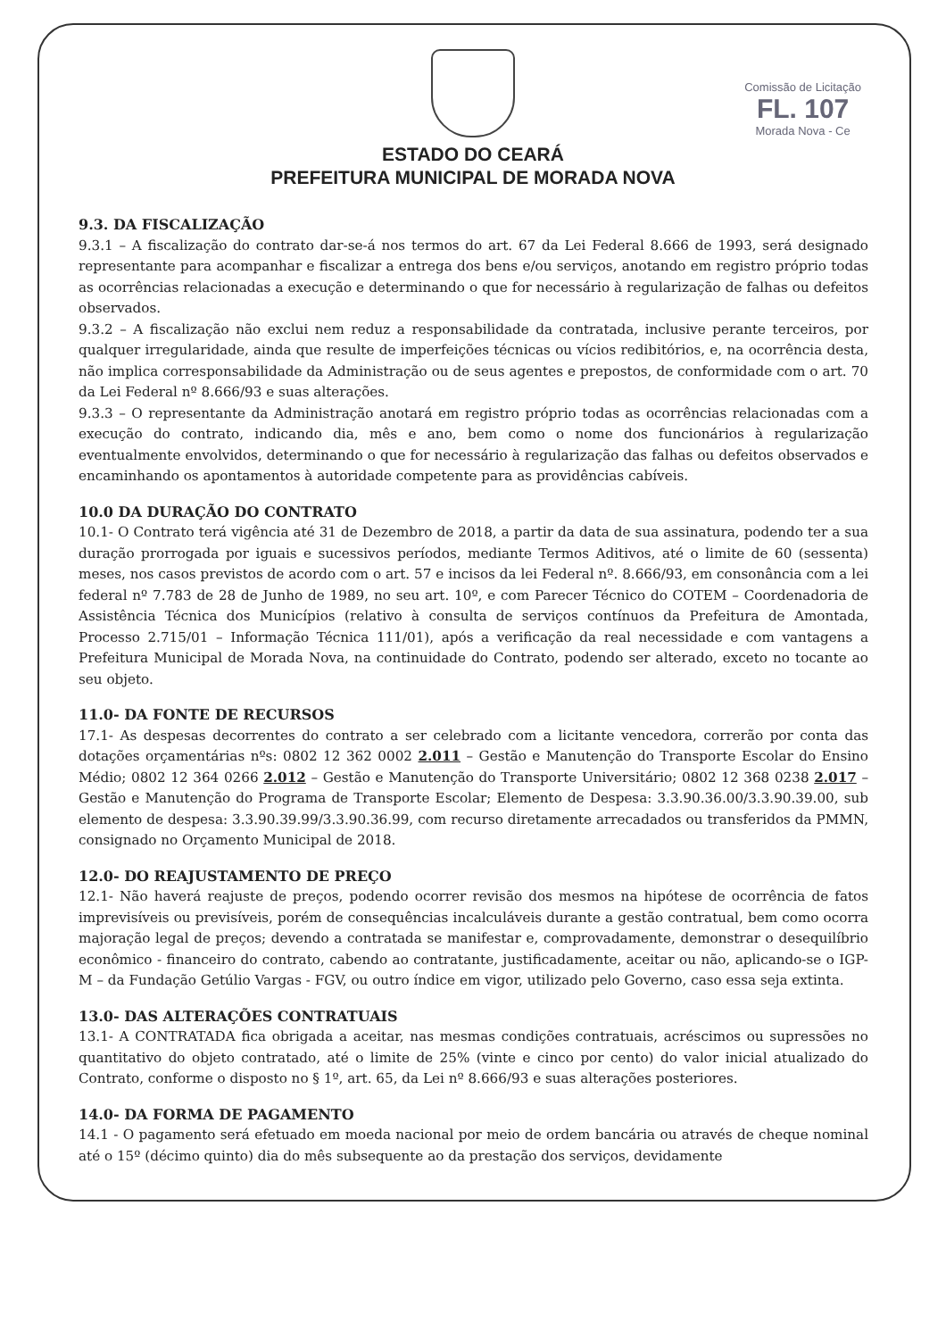Comissão de Licitação
FL. 107
Morada Nova - Ce
ESTADO DO CEARÁ
PREFEITURA MUNICIPAL DE MORADA NOVA
9.3. DA FISCALIZAÇÃO
9.3.1 – A fiscalização do contrato dar-se-á nos termos do art. 67 da Lei Federal 8.666 de 1993, será designado representante para acompanhar e fiscalizar a entrega dos bens e/ou serviços, anotando em registro próprio todas as ocorrências relacionadas a execução e determinando o que for necessário à regularização de falhas ou defeitos observados.
9.3.2 – A fiscalização não exclui nem reduz a responsabilidade da contratada, inclusive perante terceiros, por qualquer irregularidade, ainda que resulte de imperfeições técnicas ou vícios redibitórios, e, na ocorrência desta, não implica corresponsabilidade da Administração ou de seus agentes e prepostos, de conformidade com o art. 70 da Lei Federal nº 8.666/93 e suas alterações.
9.3.3 – O representante da Administração anotará em registro próprio todas as ocorrências relacionadas com a execução do contrato, indicando dia, mês e ano, bem como o nome dos funcionários à regularização eventualmente envolvidos, determinando o que for necessário à regularização das falhas ou defeitos observados e encaminhando os apontamentos à autoridade competente para as providências cabíveis.
10.0 DA DURAÇÃO DO CONTRATO
10.1- O Contrato terá vigência até 31 de Dezembro de 2018, a partir da data de sua assinatura, podendo ter a sua duração prorrogada por iguais e sucessivos períodos, mediante Termos Aditivos, até o limite de 60 (sessenta) meses, nos casos previstos de acordo com o art. 57 e incisos da lei Federal nº. 8.666/93, em consonância com a lei federal nº 7.783 de 28 de Junho de 1989, no seu art. 10º, e com Parecer Técnico do COTEM – Coordenadoria de Assistência Técnica dos Municípios (relativo à consulta de serviços contínuos da Prefeitura de Amontada, Processo 2.715/01 – Informação Técnica 111/01), após a verificação da real necessidade e com vantagens a Prefeitura Municipal de Morada Nova, na continuidade do Contrato, podendo ser alterado, exceto no tocante ao seu objeto.
11.0- DA FONTE DE RECURSOS
17.1- As despesas decorrentes do contrato a ser celebrado com a licitante vencedora, correrão por conta das dotações orçamentárias nºs: 0802 12 362 0002 2.011 – Gestão e Manutenção do Transporte Escolar do Ensino Médio; 0802 12 364 0266 2.012 – Gestão e Manutenção do Transporte Universitário; 0802 12 368 0238 2.017 – Gestão e Manutenção do Programa de Transporte Escolar; Elemento de Despesa: 3.3.90.36.00/3.3.90.39.00, sub elemento de despesa: 3.3.90.39.99/3.3.90.36.99, com recurso diretamente arrecadados ou transferidos da PMMN, consignado no Orçamento Municipal de 2018.
12.0- DO REAJUSTAMENTO DE PREÇO
12.1- Não haverá reajuste de preços, podendo ocorrer revisão dos mesmos na hipótese de ocorrência de fatos imprevisíveis ou previsíveis, porém de consequências incalculáveis durante a gestão contratual, bem como ocorra majoração legal de preços; devendo a contratada se manifestar e, comprovadamente, demonstrar o desequilíbrio econômico - financeiro do contrato, cabendo ao contratante, justificadamente, aceitar ou não, aplicando-se o IGP-M – da Fundação Getúlio Vargas - FGV, ou outro índice em vigor, utilizado pelo Governo, caso essa seja extinta.
13.0- DAS ALTERAÇÕES CONTRATUAIS
13.1- A CONTRATADA fica obrigada a aceitar, nas mesmas condições contratuais, acréscimos ou supressões no quantitativo do objeto contratado, até o limite de 25% (vinte e cinco por cento) do valor inicial atualizado do Contrato, conforme o disposto no § 1º, art. 65, da Lei nº 8.666/93 e suas alterações posteriores.
14.0- DA FORMA DE PAGAMENTO
14.1 - O pagamento será efetuado em moeda nacional por meio de ordem bancária ou através de cheque nominal até o 15º (décimo quinto) dia do mês subsequente ao da prestação dos serviços, devidamente